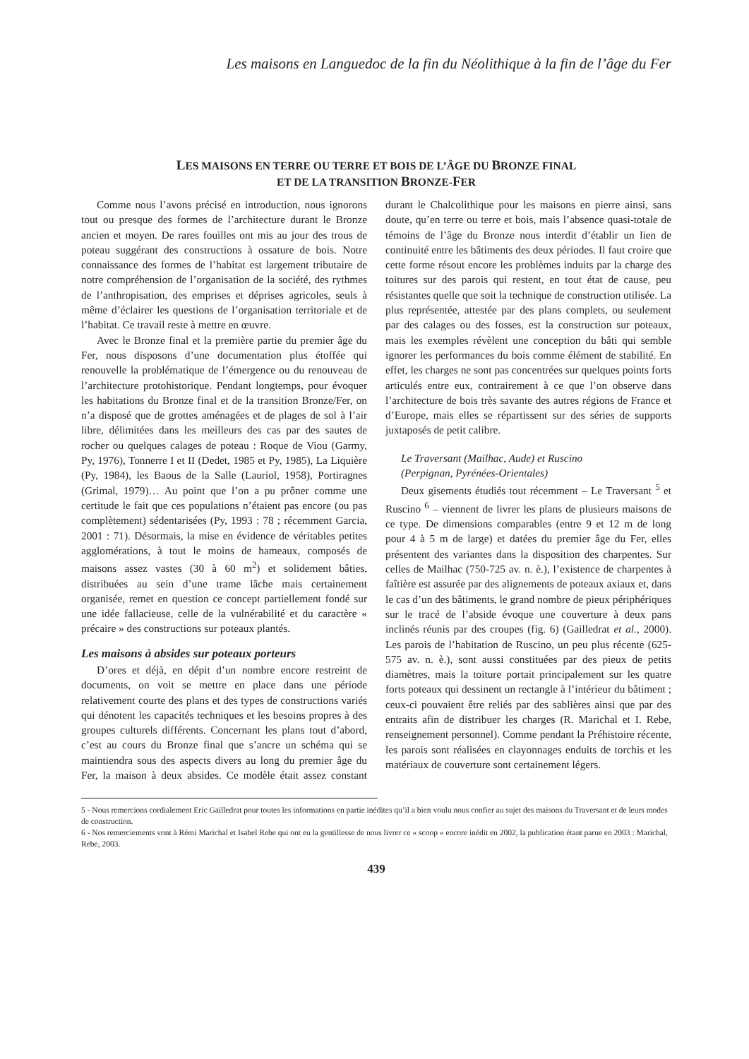Les maisons en Languedoc de la fin du Néolithique à la fin de l’âge du Fer
LES MAISONS EN TERRE OU TERRE ET BOIS DE L’ÂGE DU BRONZE FINAL
ET DE LA TRANSITION BRONZE-FER
Comme nous l’avons précisé en introduction, nous ignorons tout ou presque des formes de l’architecture durant le Bronze ancien et moyen. De rares fouilles ont mis au jour des trous de poteau suggérant des constructions à ossature de bois. Notre connaissance des formes de l’habitat est largement tributaire de notre compréhension de l’organisation de la société, des rythmes de l’anthropisation, des emprises et déprises agricoles, seuls à même d’éclairer les questions de l’organisation territoriale et de l’habitat. Ce travail reste à mettre en œuvre.
Avec le Bronze final et la première partie du premier âge du Fer, nous disposons d’une documentation plus étoffée qui renouvelle la problématique de l’émergence ou du renouveau de l’architecture protohistorique. Pendant longtemps, pour évoquer les habitations du Bronze final et de la transition Bronze/Fer, on n’a disposé que de grottes aménagées et de plages de sol à l’air libre, délimitées dans les meilleurs des cas par des sautes de rocher ou quelques calages de poteau : Roque de Viou (Garmy, Py, 1976), Tonnerre I et II (Dedet, 1985 et Py, 1985), La Liquière (Py, 1984), les Baous de la Salle (Lauriol, 1958), Portiragnes (Grimal, 1979)… Au point que l’on a pu prôner comme une certitude le fait que ces populations n’étaient pas encore (ou pas complètement) sédentarisées (Py, 1993 : 78 ; récemment Garcia, 2001 : 71). Désormais, la mise en évidence de véritables petites agglomérations, à tout le moins de hameaux, composés de maisons assez vastes (30 à 60 m<sup>2</sup>) et solidement bâties, distribuées au sein d’une trame lâche mais certainement organisée, remet en question ce concept partiellement fondé sur une idée fallacieuse, celle de la vulnérabilité et du caractère « précaire » des constructions sur poteaux plantés.
Les maisons à absides sur poteaux porteurs
D’ores et déjà, en dépit d’un nombre encore restreint de documents, on voit se mettre en place dans une période relativement courte des plans et des types de constructions variés qui dénotent les capacités techniques et les besoins propres à des groupes culturels différents. Concernant les plans tout d’abord, c’est au cours du Bronze final que s’ancre un schéma qui se maintiendra sous des aspects divers au long du premier âge du Fer, la maison à deux absides. Ce modèle était assez constant durant le Chalcolithique pour les maisons en pierre ainsi, sans doute, qu’en terre ou terre et bois, mais l’absence quasi-totale de témoins de l’âge du Bronze nous interdit d’établir un lien de continuité entre les bâtiments des deux périodes. Il faut croire que cette forme résout encore les problèmes induits par la charge des toitures sur des parois qui restent, en tout état de cause, peu résistantes quelle que soit la technique de construction utilisée. La plus représentée, attestée par des plans complets, ou seulement par des calages ou des fosses, est la construction sur poteaux, mais les exemples révèlent une conception du bâti qui semble ignorer les performances du bois comme élément de stabilité. En effet, les charges ne sont pas concentrées sur quelques points forts articulés entre eux, contrairement à ce que l’on observe dans l’architecture de bois très savante des autres régions de France et d’Europe, mais elles se répartissent sur des séries de supports juxtaposés de petit calibre.
Le Traversant (Mailhac, Aude) et Ruscino
(Perpignan, Pyrénées-Orientales)
Deux gisements étudiés tout récemment – Le Traversant <sup>5</sup> et Ruscino <sup>6</sup> – viennent de livrer les plans de plusieurs maisons de ce type. De dimensions comparables (entre 9 et 12 m de long pour 4 à 5 m de large) et datées du premier âge du Fer, elles présentent des variantes dans la disposition des charpentes. Sur celles de Mailhac (750-725 av. n. è.), l’existence de charpentes à faîtière est assurée par des alignements de poteaux axiaux et, dans le cas d’un des bâtiments, le grand nombre de pieux périphériques sur le tracé de l’abside évoque une couverture à deux pans inclinés réunis par des croupes (fig. 6) (Gailledrat et al., 2000). Les parois de l’habitation de Ruscino, un peu plus récente (625-575 av. n. è.), sont aussi constituées par des pieux de petits diamètres, mais la toiture portait principalement sur les quatre forts poteaux qui dessinent un rectangle à l’intérieur du bâtiment ; ceux-ci pouvaient être reliés par des sablières ainsi que par des entraits afin de distribuer les charges (R. Marichal et I. Rebe, renseignement personnel). Comme pendant la Préhistoire récente, les parois sont réalisées en clayonnages enduits de torchis et les matériaux de couverture sont certainement légers.
5 - Nous remercions cordialement Eric Gailledrat pour toutes les informations en partie inédites qu’il a bien voulu nous confier au sujet des maisons du Traversant et de leurs modes de construction.
6 - Nos remerciements vont à Rémi Marichal et Isabel Rebe qui ont eu la gentillesse de nous livrer ce « scoop » encore inédit en 2002, la publication étant parue en 2003 : Marichal, Rebe, 2003.
439